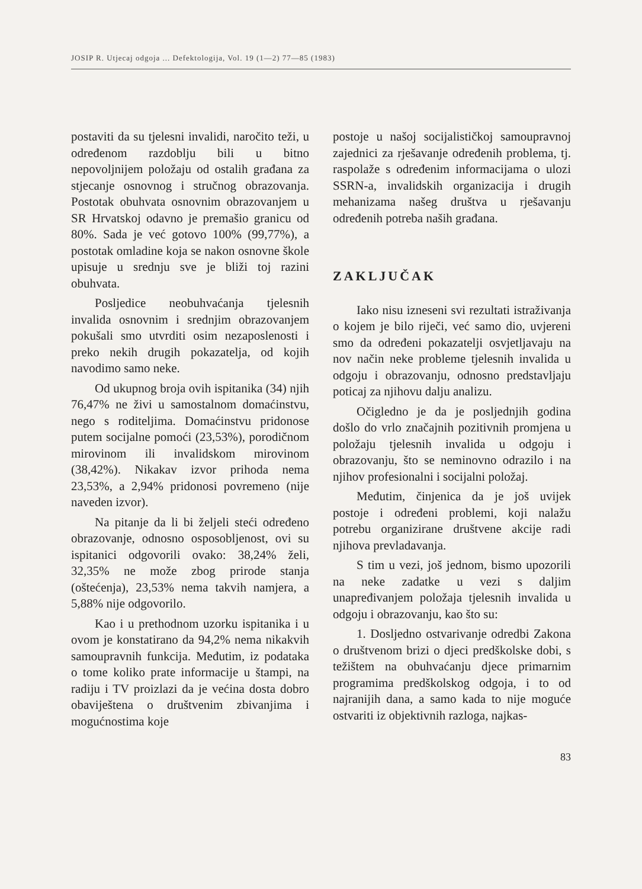JOSIP R. Utjecaj odgoja ... Defektologija, Vol. 19 (1—2) 77—85 (1983)
postaviti da su tjelesni invalidi, naročito teži, u određenom razdoblju bili u bitno nepovoljnijem položaju od ostalih građana za stjecanje osnovnog i stručnog obrazovanja. Postotak obuhvata osnovnim obrazovanjem u SR Hrvatskoj odavno je premašio granicu od 80%. Sada je već gotovo 100% (99,77%), a postotak omladine koja se nakon osnovne škole upisuje u srednju sve je bliži toj razini obuhvata.
Posljedice neobuhvaćanja tjelesnih invalida osnovnim i srednjim obrazovanjem pokušali smo utvrditi osim nezaposlenosti i preko nekih drugih pokazatelja, od kojih navodimo samo neke.
Od ukupnog broja ovih ispitanika (34) njih 76,47% ne živi u samostalnom domaćinstvu, nego s roditeljima. Domaćinstvu pridonose putem socijalne pomoći (23,53%), porodičnom mirovinom ili invalidskom mirovinom (38,42%). Nikakav izvor prihoda nema 23,53%, a 2,94% pridonosi povremeno (nije naveden izvor).
Na pitanje da li bi željeli steći određeno obrazovanje, odnosno osposobljenost, ovi su ispitanici odgovorili ovako: 38,24% želi, 32,35% ne može zbog prirode stanja (oštećenja), 23,53% nema takvih namjera, a 5,88% nije odgovorilo.
Kao i u prethodnom uzorku ispitanika i u ovom je konstatirano da 94,2% nema nikakvih samoupravnih funkcija. Međutim, iz podataka o tome koliko prate informacije u štampi, na radiju i TV proizlazi da je većina dosta dobro obaviještena o društvenim zbivanjima i mogućnostima koje
postoje u našoj socijalističkoj samoupravnoj zajednici za rješavanje određenih problema, tj. raspolaže s određenim informacijama o ulozi SSRN-a, invalidskih organizacija i drugih mehanizama našeg društva u rješavanju određenih potreba naših građana.
ZAKLJUČAK
Iako nisu izneseni svi rezultati istraživanja o kojem je bilo riječi, već samo dio, uvjereni smo da određeni pokazatelji osvjetljavaju na nov način neke probleme tjelesnih invalida u odgoju i obrazovanju, odnosno predstavljaju poticaj za njihovu dalju analizu.
Očigledno je da je posljednjih godina došlo do vrlo značajnih pozitivnih promjena u položaju tjelesnih invalida u odgoju i obrazovanju, što se neminovno odrazilo i na njihov profesionalni i socijalni položaj.
Međutim, činjenica da je još uvijek postoje i određeni problemi, koji nalažu potrebu organizirane društvene akcije radi njihova prevladavanja.
S tim u vezi, još jednom, bismo upozorili na neke zadatke u vezi s daljim unapređivanjem položaja tjelesnih invalida u odgoju i obrazovanju, kao što su:
1. Dosljedno ostvarivanje odredbi Zakona o društvenom brizi o djeci predškolske dobi, s težištem na obuhvaćanju djece primarnim programima predškolskog odgoja, i to od najranijih dana, a samo kada to nije moguće ostvariti iz objektivnih razloga, najkas-
83